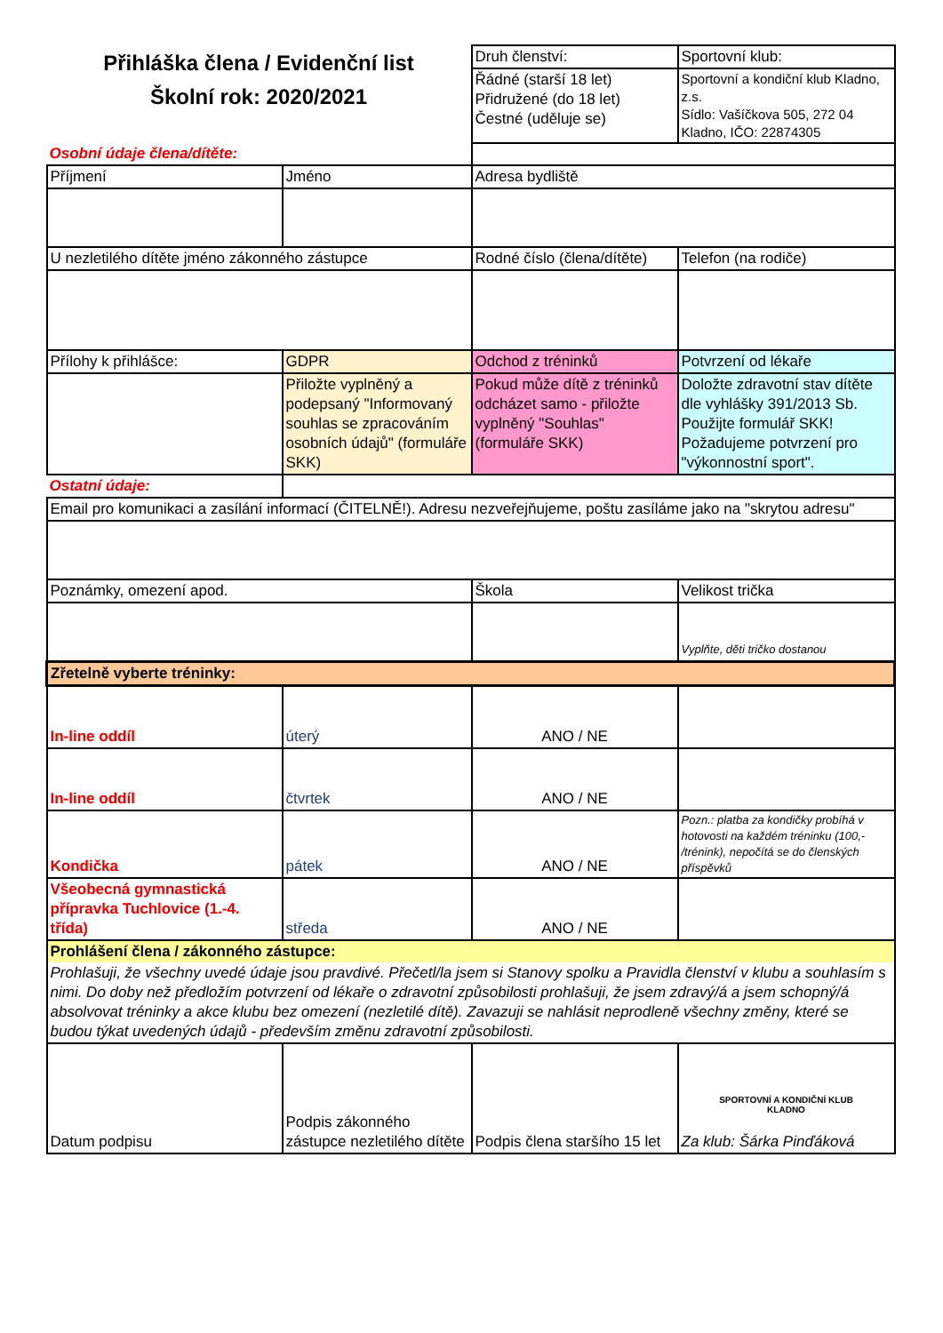| Přihláška člena / Evidenční list Školní rok: 2020/2021 | | Druh členství: | Sportovní klub: |
| | | Řádné (starší 18 let) Přidružené (do 18 let) Čestné (uděluje se) | Sportovní a kondiční klub Kladno, z.s. Sídlo: Vašíčkova 505, 272 04 Kladno, IČO: 22874305 |
| Osobní údaje člena/dítěte: | | | |
| Příjmení | Jméno | Adresa bydliště | |
| U nezletilého dítěte jméno zákonného zástupce | | Rodné číslo (člena/dítěte) | Telefon (na rodiče) |
| Přílohy k přihlášce: | GDPR | Odchod z tréninků | Potvrzení od lékaře |
| | Přiložte vyplněný a podepsaný "Informovaný souhlas se zpracováním osobních údajů" (formuláře SKK) | Pokud může dítě z tréninků odcházet samo - přiložte vyplněný "Souhlas" (formuláře SKK) | Doložte zdravotní stav dítěte dle vyhlášky 391/2013 Sb. Použijte formulář SKK! Požadujeme potvrzení pro "výkonnostní sport". |
| Ostatní údaje: | | | |
| Email pro komunikaci a zasílání informací (ČITELNĚ!). Adresu nezveřejňujeme, poštu zasíláme jako na "skrytou adresu" | | | |
| Poznámky, omezení apod. | | Škola | Velikost trička |
| | | | Vyplňte, děti tričko dostanou |
| Zřetelně vyberte tréninky: | | | |
| In-line oddíl | úterý | ANO / NE | |
| In-line oddíl | čtvrtek | ANO / NE | |
| Kondička | pátek | ANO / NE | Pozn.: platba za kondičky probíhá v hotovosti na každém tréninku (100,- /trénink), nepočítá se do členských příspěvků |
| Všeobecná gymnastická přípravka Tuchlovice (1.-4. třída) | středa | ANO / NE | |
| Prohlášení člena / zákonného zástupce: | | | |
| Prohlašuji, že všechny uvedé údaje jsou pravdivé. Přečetl/la jsem si Stanovy spolku a Pravidla členství v klubu a souhlasím s nimi. Do doby než předložím potvrzení od lékaře o zdravotní způsobilosti prohlašuji, že jsem zdravý/á a jsem schopný/á absolvovat tréninky a akce klubu bez omezení (nezletilé dítě). Zavazuji se nahlásit neprodleně všechny změny, které se budou týkat uvedených údajů - především změnu zdravotní způsobilosti. | | | |
| Datum podpisu | Podpis zákonného zástupce nezletilého dítěte | Podpis člena staršího 15 let | SPORTOVNÍ A KONDIČNÍ KLUB KLADNO Za klub: Šárka Pinďáková |